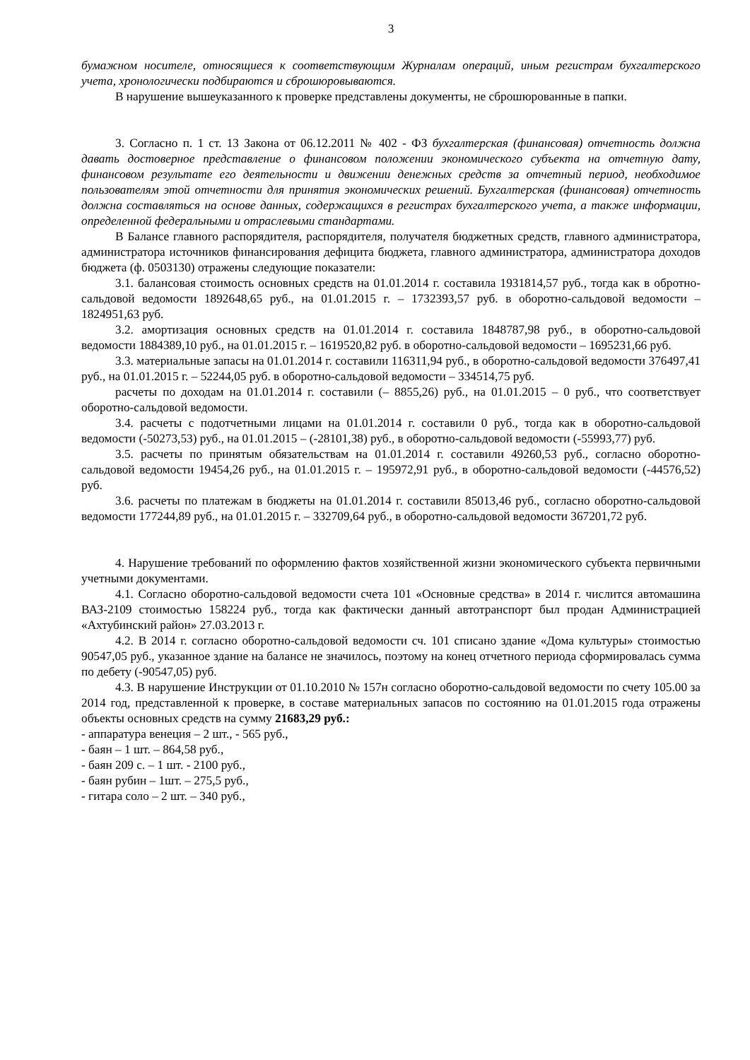3
бумажном носителе, относящиеся к соответствующим Журналам операций, иным регистрам бухгалтерского учета, хронологически подбираются и сброшюровываются.
В нарушение вышеуказанного к проверке представлены документы, не сброшюрованные в папки.
3. Согласно п. 1 ст. 13 Закона от 06.12.2011 № 402 - ФЗ бухгалтерская (финансовая) отчетность должна давать достоверное представление о финансовом положении экономического субъекта на отчетную дату, финансовом результате его деятельности и движении денежных средств за отчетный период, необходимое пользователям этой отчетности для принятия экономических решений. Бухгалтерская (финансовая) отчетность должна составляться на основе данных, содержащихся в регистрах бухгалтерского учета, а также информации, определенной федеральными и отраслевыми стандартами.
В Балансе главного распорядителя, распорядителя, получателя бюджетных средств, главного администратора, администратора источников финансирования дефицита бюджета, главного администратора, администратора доходов бюджета (ф. 0503130) отражены следующие показатели:
3.1. балансовая стоимость основных средств на 01.01.2014 г. составила 1931814,57 руб., тогда как в обротно-сальдовой ведомости 1892648,65 руб., на 01.01.2015 г. – 1732393,57 руб. в оборотно-сальдовой ведомости – 1824951,63 руб.
3.2. амортизация основных средств на 01.01.2014 г. составила 1848787,98 руб., в оборотно-сальдовой ведомости 1884389,10 руб., на 01.01.2015 г. – 1619520,82 руб. в оборотно-сальдовой ведомости – 1695231,66 руб.
3.3. материальные запасы на 01.01.2014 г. составили 116311,94 руб., в оборотно-сальдовой ведомости 376497,41 руб., на 01.01.2015 г. – 52244,05 руб. в оборотно-сальдовой ведомости – 334514,75 руб.
расчеты по доходам на 01.01.2014 г. составили (– 8855,26) руб., на 01.01.2015 – 0 руб., что соответствует оборотно-сальдовой ведомости.
3.4. расчеты с подотчетными лицами на 01.01.2014 г. составили 0 руб., тогда как в оборотно-сальдовой ведомости (-50273,53) руб., на 01.01.2015 – (-28101,38) руб., в оборотно-сальдовой ведомости (-55993,77) руб.
3.5. расчеты по принятым обязательствам на 01.01.2014 г. составили 49260,53 руб., согласно оборотно-сальдовой ведомости 19454,26 руб., на 01.01.2015 г. – 195972,91 руб., в оборотно-сальдовой ведомости (-44576,52) руб.
3.6. расчеты по платежам в бюджеты на 01.01.2014 г. составили 85013,46 руб., согласно оборотно-сальдовой ведомости 177244,89 руб., на 01.01.2015 г. – 332709,64 руб., в оборотно-сальдовой ведомости 367201,72 руб.
4. Нарушение требований по оформлению фактов хозяйственной жизни экономического субъекта первичными учетными документами.
4.1. Согласно оборотно-сальдовой ведомости счета 101 «Основные средства» в 2014 г. числится автомашина ВАЗ-2109 стоимостью 158224 руб., тогда как фактически данный автотранспорт был продан Администрацией «Ахтубинский район» 27.03.2013 г.
4.2. В 2014 г. согласно оборотно-сальдовой ведомости сч. 101 списано здание «Дома культуры» стоимостью 90547,05 руб., указанное здание на балансе не значилось, поэтому на конец отчетного периода сформировалась сумма по дебету (-90547,05) руб.
4.3. В нарушение Инструкции от 01.10.2010 № 157н согласно оборотно-сальдовой ведомости по счету 105.00 за 2014 год, представленной к проверке, в составе материальных запасов по состоянию на 01.01.2015 года отражены объекты основных средств на сумму 21683,29 руб.:
- аппаратура венеция – 2 шт., - 565 руб.,
- баян – 1 шт. – 864,58 руб.,
- баян 209 с. – 1 шт. - 2100 руб.,
- баян рубин – 1шт. – 275,5 руб.,
- гитара соло – 2 шт. – 340 руб.,